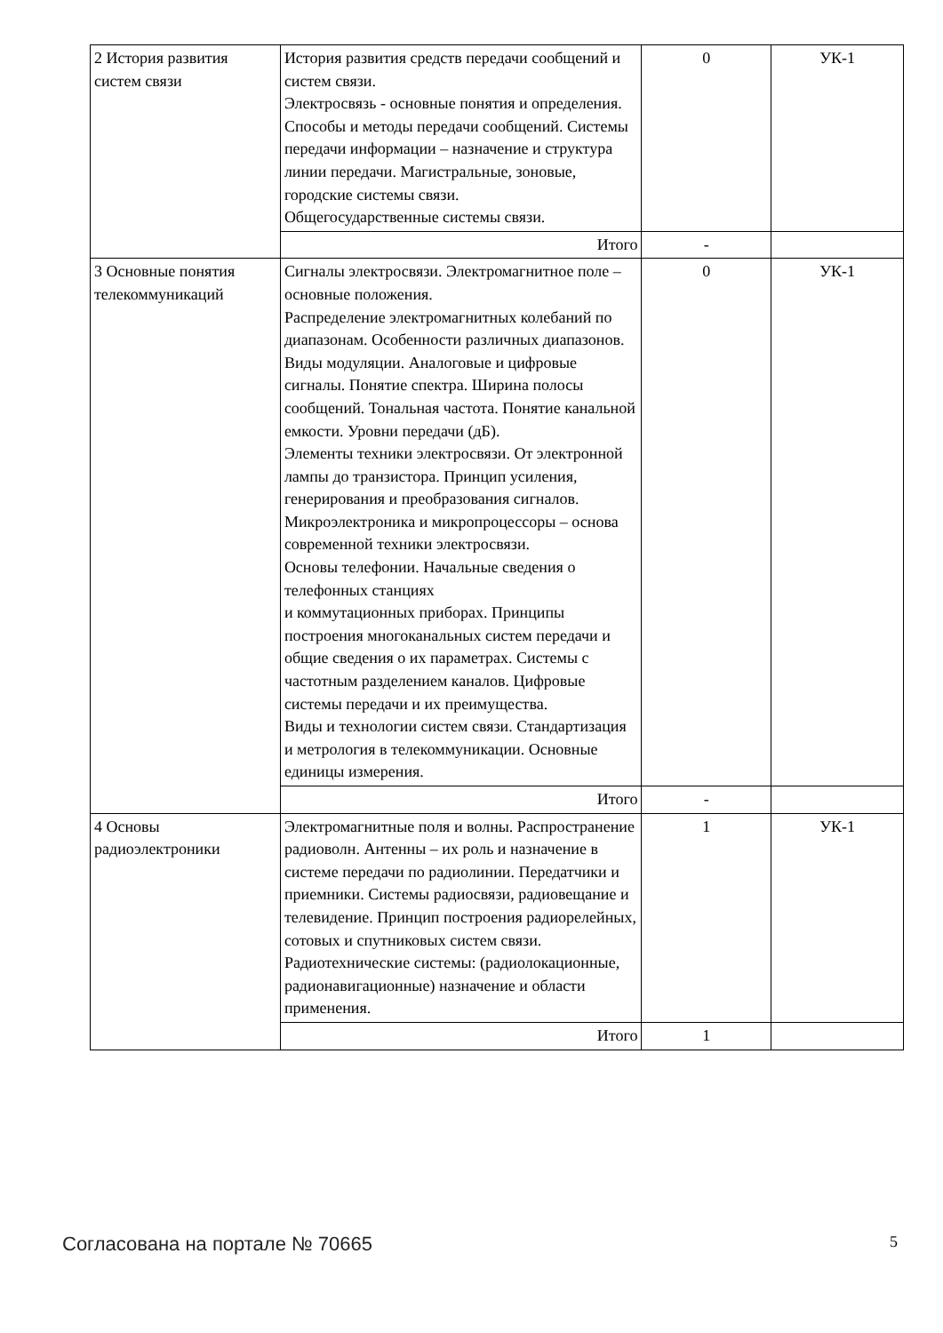| 2 История развития систем связи | История развития средств передачи сообщений и систем связи. Электросвязь - основные понятия и определения. Способы и методы передачи сообщений. Системы передачи информации – назначение и структура линии передачи. Магистральные, зоновые, городские системы связи. Общегосударственные системы связи. | 0 | УК-1 |
| | Итого | - | |
| 3 Основные понятия телекоммуникаций | Сигналы электросвязи. Электромагнитное поле – основные положения. Распределение электромагнитных колебаний по диапазонам. Особенности различных диапазонов. Виды модуляции. Аналоговые и цифровые сигналы. Понятие спектра. Ширина полосы сообщений. Тональная частота. Понятие канальной емкости. Уровни передачи (дБ). Элементы техники электросвязи. От электронной лампы до транзистора. Принцип усиления, генерирования и преобразования сигналов. Микроэлектроника и микропроцессоры – основа современной техники электросвязи. Основы телефонии. Начальные сведения о телефонных станциях и коммутационных приборах. Принципы построения многоканальных систем передачи и общие сведения о их параметрах. Системы с частотным разделением каналов. Цифровые системы передачи и их преимущества. Виды и технологии систем связи. Стандартизация и метрология в телекоммуникации. Основные единицы измерения. | 0 | УК-1 |
| | Итого | - | |
| 4 Основы радиоэлектроники | Электромагнитные поля и волны. Распространение радиоволн. Антенны – их роль и назначение в системе передачи по радиолинии. Передатчики и приемники. Системы радиосвязи, радиовещание и телевидение. Принцип построения радиорелейных, сотовых и спутниковых систем связи. Радиотехнические системы: (радиолокационные, радионавигационные) назначение и области применения. | 1 | УК-1 |
| | Итого | 1 | |
Согласована на портале № 70665 5